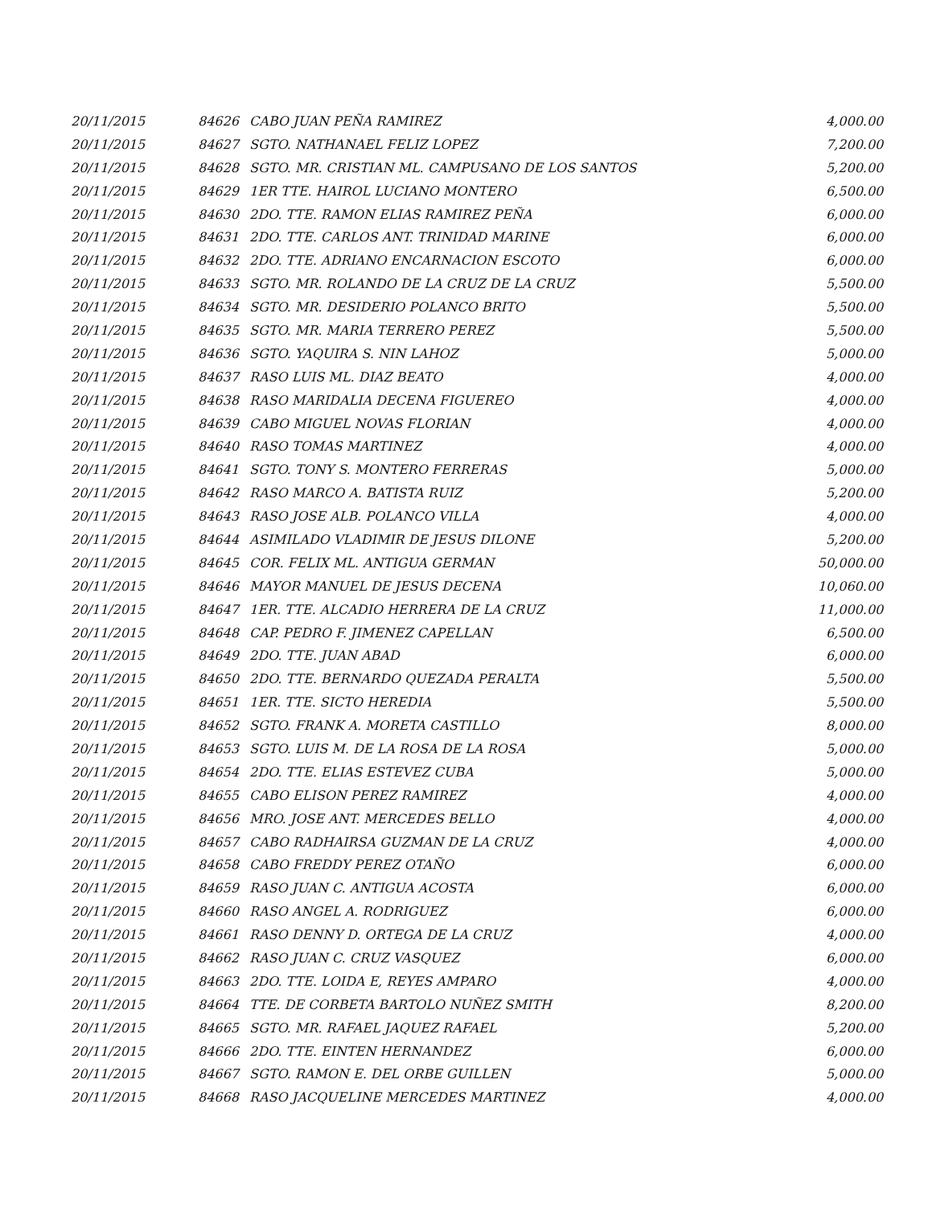| 20/11/2015 | 84626 | CABO JUAN PEÑA RAMIREZ | 4,000.00 |
| 20/11/2015 | 84627 | SGTO. NATHANAEL FELIZ LOPEZ | 7,200.00 |
| 20/11/2015 | 84628 | SGTO. MR. CRISTIAN ML. CAMPUSANO DE LOS SANTOS | 5,200.00 |
| 20/11/2015 | 84629 | 1ER TTE. HAIROL LUCIANO MONTERO | 6,500.00 |
| 20/11/2015 | 84630 | 2DO. TTE. RAMON ELIAS RAMIREZ PEÑA | 6,000.00 |
| 20/11/2015 | 84631 | 2DO. TTE. CARLOS ANT. TRINIDAD MARINE | 6,000.00 |
| 20/11/2015 | 84632 | 2DO. TTE. ADRIANO ENCARNACION ESCOTO | 6,000.00 |
| 20/11/2015 | 84633 | SGTO. MR. ROLANDO DE LA CRUZ DE LA CRUZ | 5,500.00 |
| 20/11/2015 | 84634 | SGTO. MR. DESIDERIO POLANCO BRITO | 5,500.00 |
| 20/11/2015 | 84635 | SGTO. MR. MARIA TERRERO PEREZ | 5,500.00 |
| 20/11/2015 | 84636 | SGTO. YAQUIRA S. NIN LAHOZ | 5,000.00 |
| 20/11/2015 | 84637 | RASO LUIS ML. DIAZ BEATO | 4,000.00 |
| 20/11/2015 | 84638 | RASO MARIDALIA DECENA FIGUEREO | 4,000.00 |
| 20/11/2015 | 84639 | CABO MIGUEL NOVAS FLORIAN | 4,000.00 |
| 20/11/2015 | 84640 | RASO TOMAS MARTINEZ | 4,000.00 |
| 20/11/2015 | 84641 | SGTO. TONY S. MONTERO FERRERAS | 5,000.00 |
| 20/11/2015 | 84642 | RASO MARCO A. BATISTA RUIZ | 5,200.00 |
| 20/11/2015 | 84643 | RASO JOSE ALB. POLANCO VILLA | 4,000.00 |
| 20/11/2015 | 84644 | ASIMILADO VLADIMIR DE JESUS DILONE | 5,200.00 |
| 20/11/2015 | 84645 | COR. FELIX ML. ANTIGUA GERMAN | 50,000.00 |
| 20/11/2015 | 84646 | MAYOR MANUEL DE JESUS DECENA | 10,060.00 |
| 20/11/2015 | 84647 | 1ER. TTE. ALCADIO HERRERA DE LA CRUZ | 11,000.00 |
| 20/11/2015 | 84648 | CAP. PEDRO F. JIMENEZ CAPELLAN | 6,500.00 |
| 20/11/2015 | 84649 | 2DO. TTE. JUAN ABAD | 6,000.00 |
| 20/11/2015 | 84650 | 2DO. TTE. BERNARDO QUEZADA PERALTA | 5,500.00 |
| 20/11/2015 | 84651 | 1ER. TTE. SICTO HEREDIA | 5,500.00 |
| 20/11/2015 | 84652 | SGTO. FRANK A. MORETA CASTILLO | 8,000.00 |
| 20/11/2015 | 84653 | SGTO. LUIS M. DE LA ROSA DE LA ROSA | 5,000.00 |
| 20/11/2015 | 84654 | 2DO. TTE. ELIAS ESTEVEZ CUBA | 5,000.00 |
| 20/11/2015 | 84655 | CABO ELISON PEREZ RAMIREZ | 4,000.00 |
| 20/11/2015 | 84656 | MRO. JOSE ANT. MERCEDES BELLO | 4,000.00 |
| 20/11/2015 | 84657 | CABO RADHAIRSA GUZMAN DE LA CRUZ | 4,000.00 |
| 20/11/2015 | 84658 | CABO FREDDY PEREZ OTAÑO | 6,000.00 |
| 20/11/2015 | 84659 | RASO JUAN C. ANTIGUA ACOSTA | 6,000.00 |
| 20/11/2015 | 84660 | RASO ANGEL A. RODRIGUEZ | 6,000.00 |
| 20/11/2015 | 84661 | RASO DENNY D. ORTEGA DE LA CRUZ | 4,000.00 |
| 20/11/2015 | 84662 | RASO JUAN C. CRUZ VASQUEZ | 6,000.00 |
| 20/11/2015 | 84663 | 2DO. TTE. LOIDA E, REYES AMPARO | 4,000.00 |
| 20/11/2015 | 84664 | TTE. DE CORBETA BARTOLO NUÑEZ SMITH | 8,200.00 |
| 20/11/2015 | 84665 | SGTO. MR. RAFAEL JAQUEZ RAFAEL | 5,200.00 |
| 20/11/2015 | 84666 | 2DO. TTE. EINTEN HERNANDEZ | 6,000.00 |
| 20/11/2015 | 84667 | SGTO. RAMON E. DEL ORBE GUILLEN | 5,000.00 |
| 20/11/2015 | 84668 | RASO JACQUELINE MERCEDES MARTINEZ | 4,000.00 |